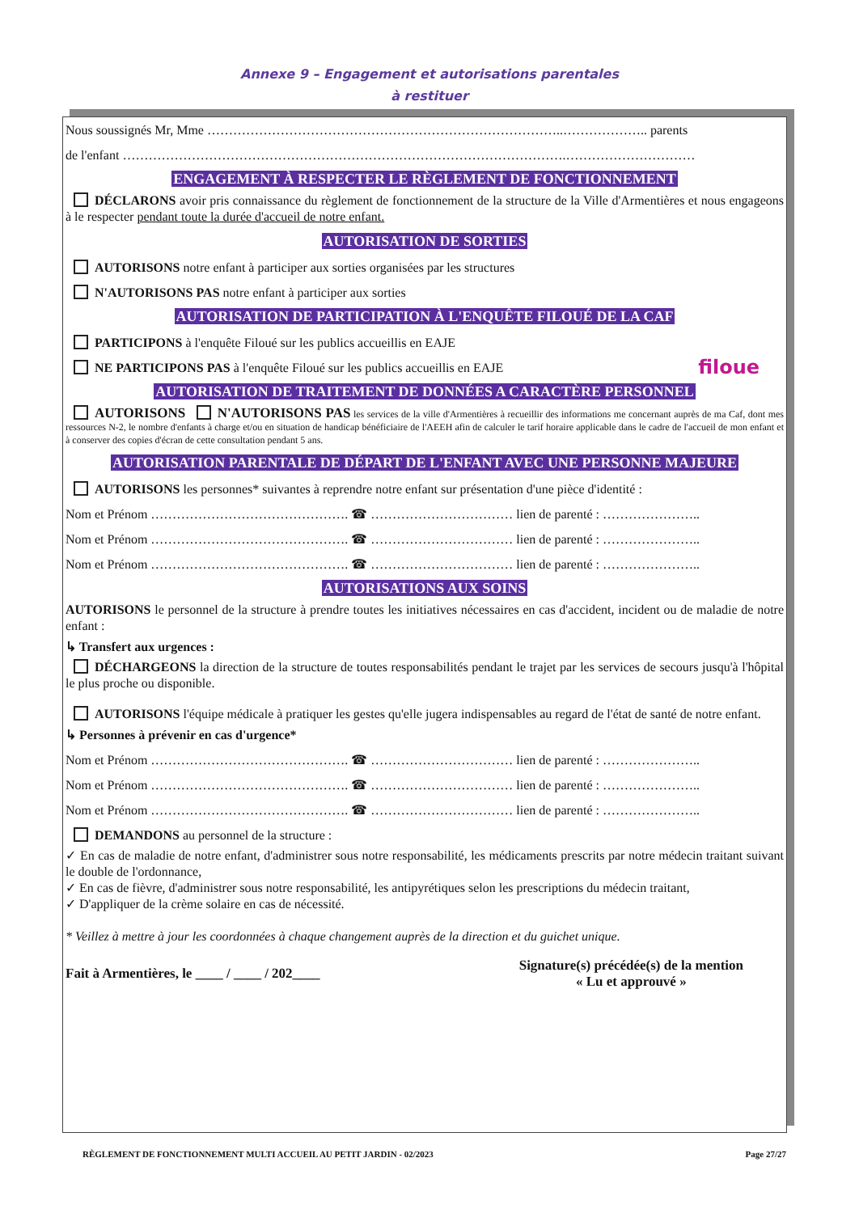Annexe 9 – Engagement et autorisations parentales
à restituer
Nous soussignés Mr, Mme ………………………………………………………………………..……………….. parents
de l'enfant ………………………………………………………………………………………….…………………………
ENGAGEMENT À RESPECTER LE RÈGLEMENT DE FONCTIONNEMENT
DÉCLARONS avoir pris connaissance du règlement de fonctionnement de la structure de la Ville d'Armentières et nous engageons à le respecter pendant toute la durée d'accueil de notre enfant.
AUTORISATION DE SORTIES
AUTORISONS notre enfant à participer aux sorties organisées par les structures
N'AUTORISONS PAS notre enfant à participer aux sorties
AUTORISATION DE PARTICIPATION À L'ENQUÊTE FILOUÉ DE LA CAF
PARTICIPONS à l'enquête Filoué sur les publics accueillis en EAJE
NE PARTICIPONS PAS à l'enquête Filoué sur les publics accueillis en EAJE filoue
AUTORISATION DE TRAITEMENT DE DONNÉES A CARACTÈRE PERSONNEL
AUTORISONS N'AUTORISONS PAS les services de la ville d'Armentières à recueillir des informations me concernant auprès de ma Caf, dont mes ressources N-2, le nombre d'enfants à charge et/ou en situation de handicap bénéficiaire de l'AEEH afin de calculer le tarif horaire applicable dans le cadre de l'accueil de mon enfant et à conserver des copies d'écran de cette consultation pendant 5 ans.
AUTORISATION PARENTALE DE DÉPART DE L'ENFANT AVEC UNE PERSONNE MAJEURE
AUTORISONS les personnes* suivantes à reprendre notre enfant sur présentation d'une pièce d'identité :
Nom et Prénom ………………………………………. ☎ …………………………… lien de parenté : …………………..
Nom et Prénom ………………………………………. ☎ …………………………… lien de parenté : …………………..
Nom et Prénom ………………………………………. ☎ …………………………… lien de parenté : …………………..
AUTORISATIONS AUX SOINS
AUTORISONS le personnel de la structure à prendre toutes les initiatives nécessaires en cas d'accident, incident ou de maladie de notre enfant :
↳ Transfert aux urgences :
DÉCHARGEONS la direction de la structure de toutes responsabilités pendant le trajet par les services de secours jusqu'à l'hôpital le plus proche ou disponible.
AUTORISONS l'équipe médicale à pratiquer les gestes qu'elle jugera indispensables au regard de l'état de santé de notre enfant.
↳ Personnes à prévenir en cas d'urgence*
Nom et Prénom ………………………………………. ☎ …………………………… lien de parenté : …………………..
Nom et Prénom ………………………………………. ☎ …………………………… lien de parenté : …………………..
Nom et Prénom ………………………………………. ☎ …………………………… lien de parenté : …………………..
DEMANDONS au personnel de la structure :
✓ En cas de maladie de notre enfant, d'administrer sous notre responsabilité, les médicaments prescrits par notre médecin traitant suivant le double de l'ordonnance,
✓ En cas de fièvre, d'administrer sous notre responsabilité, les antipyrétiques selon les prescriptions du médecin traitant,
✓ D'appliquer de la crème solaire en cas de nécessité.
* Veillez à mettre à jour les coordonnées à chaque changement auprès de la direction et du guichet unique.
Fait à Armentières, le ____ / ____ / 202____ Signature(s) précédée(s) de la mention
« Lu et approuvé »
RÈGLEMENT DE FONCTIONNEMENT MULTI ACCUEIL AU PETIT JARDIN - 02/2023 Page 27/27